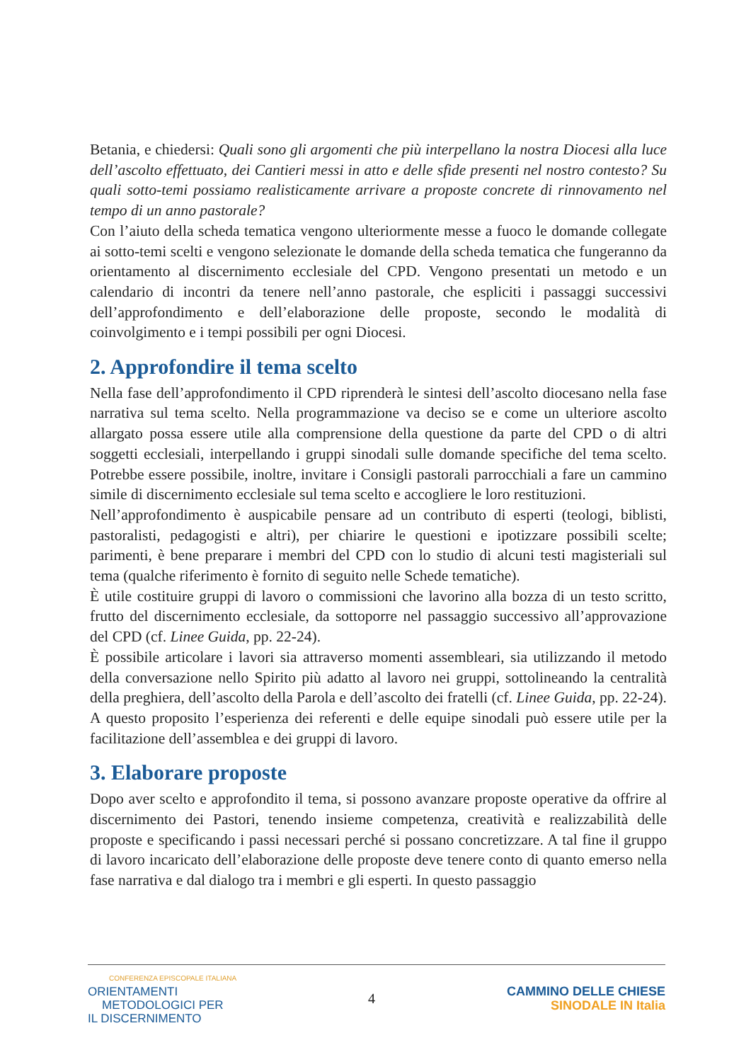Betania, e chiedersi: Quali sono gli argomenti che più interpellano la nostra Diocesi alla luce dell’ascolto effettuato, dei Cantieri messi in atto e delle sfide presenti nel nostro contesto? Su quali sotto-temi possiamo realisticamente arrivare a proposte concrete di rinnovamento nel tempo di un anno pastorale?
Con l’aiuto della scheda tematica vengono ulteriormente messe a fuoco le domande collegate ai sotto-temi scelti e vengono selezionate le domande della scheda tematica che fungeranno da orientamento al discernimento ecclesiale del CPD. Vengono presentati un metodo e un calendario di incontri da tenere nell’anno pastorale, che espliciti i passaggi successivi dell’approfondimento e dell’elaborazione delle proposte, secondo le modalità di coinvolgimento e i tempi possibili per ogni Diocesi.
2. Approfondire il tema scelto
Nella fase dell’approfondimento il CPD riprenderà le sintesi dell’ascolto diocesano nella fase narrativa sul tema scelto. Nella programmazione va deciso se e come un ulteriore ascolto allargato possa essere utile alla comprensione della questione da parte del CPD o di altri soggetti ecclesiali, interpellando i gruppi sinodali sulle domande specifiche del tema scelto. Potrebbe essere possibile, inoltre, invitare i Consigli pastorali parrocchiali a fare un cammino simile di discernimento ecclesiale sul tema scelto e accogliere le loro restituzioni.
Nell’approfondimento è auspicabile pensare ad un contributo di esperti (teologi, biblisti, pastoralisti, pedagogisti e altri), per chiarire le questioni e ipotizzare possibili scelte; parimenti, è bene preparare i membri del CPD con lo studio di alcuni testi magisteriali sul tema (qualche riferimento è fornito di seguito nelle Schede tematiche).
È utile costituire gruppi di lavoro o commissioni che lavorino alla bozza di un testo scritto, frutto del discernimento ecclesiale, da sottoporre nel passaggio successivo all’approvazione del CPD (cf. Linee Guida, pp. 22-24).
È possibile articolare i lavori sia attraverso momenti assembleari, sia utilizzando il metodo della conversazione nello Spirito più adatto al lavoro nei gruppi, sottolineando la centralità della preghiera, dell’ascolto della Parola e dell’ascolto dei fratelli (cf. Linee Guida, pp. 22-24). A questo proposito l’esperienza dei referenti e delle equipe sinodali può essere utile per la facilitazione dell’assemblea e dei gruppi di lavoro.
3. Elaborare proposte
Dopo aver scelto e approfondito il tema, si possono avanzare proposte operative da offrire al discernimento dei Pastori, tenendo insieme competenza, creatività e realizzabilità delle proposte e specificando i passi necessari perché si possano concretizzare. A tal fine il gruppo di lavoro incaricato dell’elaborazione delle proposte deve tenere conto di quanto emerso nella fase narrativa e dal dialogo tra i membri e gli esperti. In questo passaggio
CONFERENZA EPISCOPALE ITALIANA
ORIENTAMENTI
METODOLOGICI PER
IL DISCERNIMENTO
4
CAMMINO DELLE CHIESE
SINODALE IN Italia